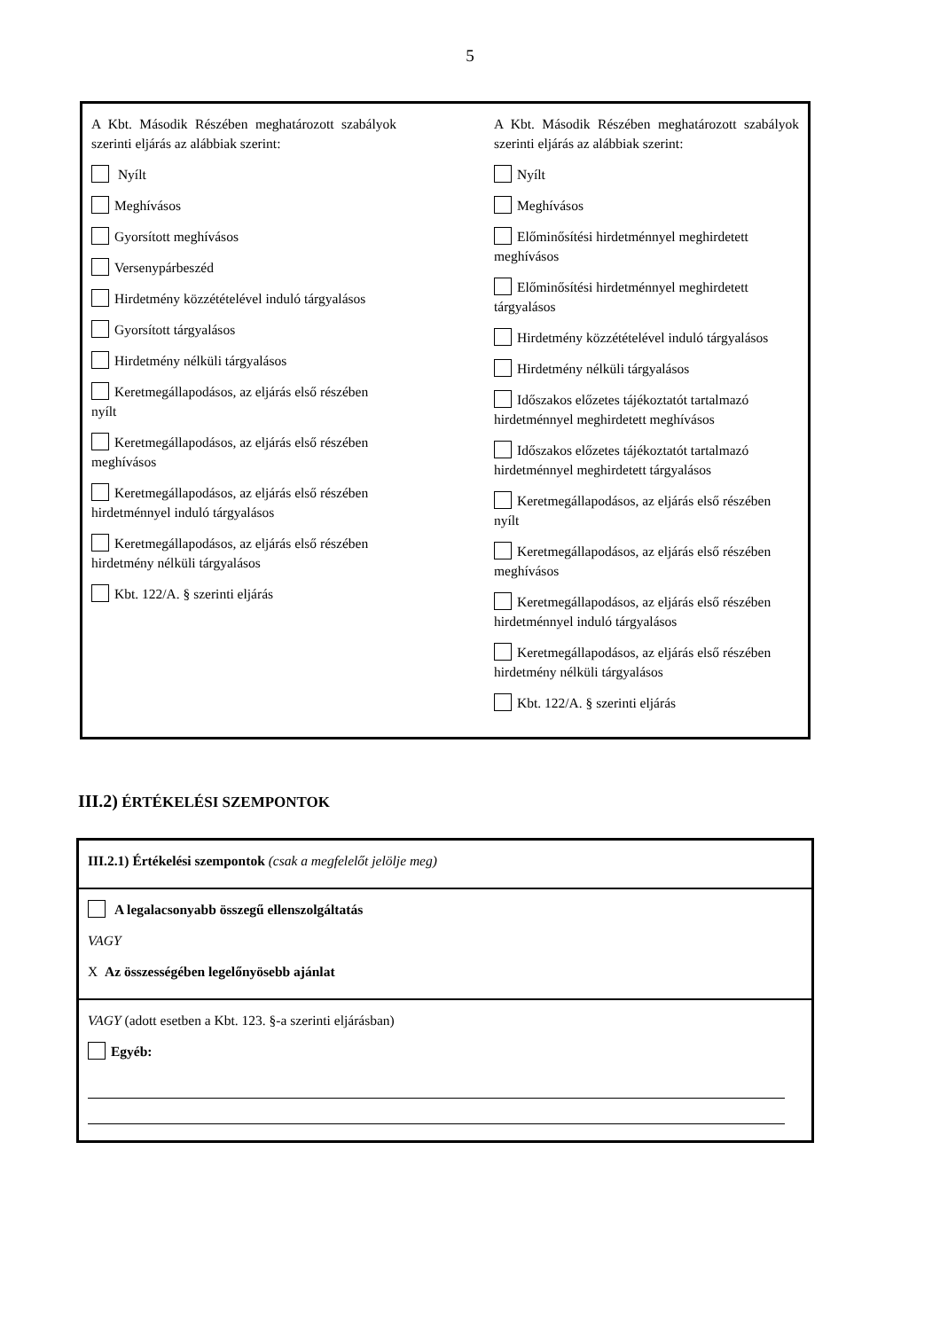5
A Kbt. Második Részében meghatározott szabályok szerinti eljárás az alábbiak szerint:
Nyílt
Meghívásos
Gyorsított meghívásos
Versenypárbeszéd
Hirdetmény közzétételével induló tárgyalásos
Gyorsított tárgyalásos
Hirdetmény nélküli tárgyalásos
Keretmegállapodásos, az eljárás első részében nyílt
Keretmegállapodásos, az eljárás első részében meghívásos
Keretmegállapodásos, az eljárás első részében hirdetménnyel induló tárgyalásos
Keretmegállapodásos, az eljárás első részében hirdetmény nélküli tárgyalásos
Kbt. 122/A. § szerinti eljárás
A Kbt. Második Részében meghatározott szabályok szerinti eljárás az alábbiak szerint:
Nyílt
Meghívásos
Előminősítési hirdetménnyel meghirdetett meghívásos
Előminősítési hirdetménnyel meghirdetett tárgyalásos
Hirdetmény közzétételével induló tárgyalásos
Hirdetmény nélküli tárgyalásos
Időszakos előzetes tájékoztatót tartalmazó hirdetménnyel meghirdetett meghívásos
Időszakos előzetes tájékoztatót tartalmazó hirdetménnyel meghirdetett tárgyalásos
Keretmegállapodásos, az eljárás első részében nyílt
Keretmegállapodásos, az eljárás első részében meghívásos
Keretmegállapodásos, az eljárás első részében hirdetménnyel induló tárgyalásos
Keretmegállapodásos, az eljárás első részében hirdetmény nélküli tárgyalásos
Kbt. 122/A. § szerinti eljárás
III.2) ÉRTÉKELÉSI SZEMPONTOK
III.2.1) Értékelési szempontok (csak a megfelelőt jelölje meg)
A legalacsonyabb összegű ellenszolgáltatás
VAGY
X Az összességében legelőnyösebb ajánlat
VAGY (adott esetben a Kbt. 123. §-a szerinti eljárásban)
Egyéb: